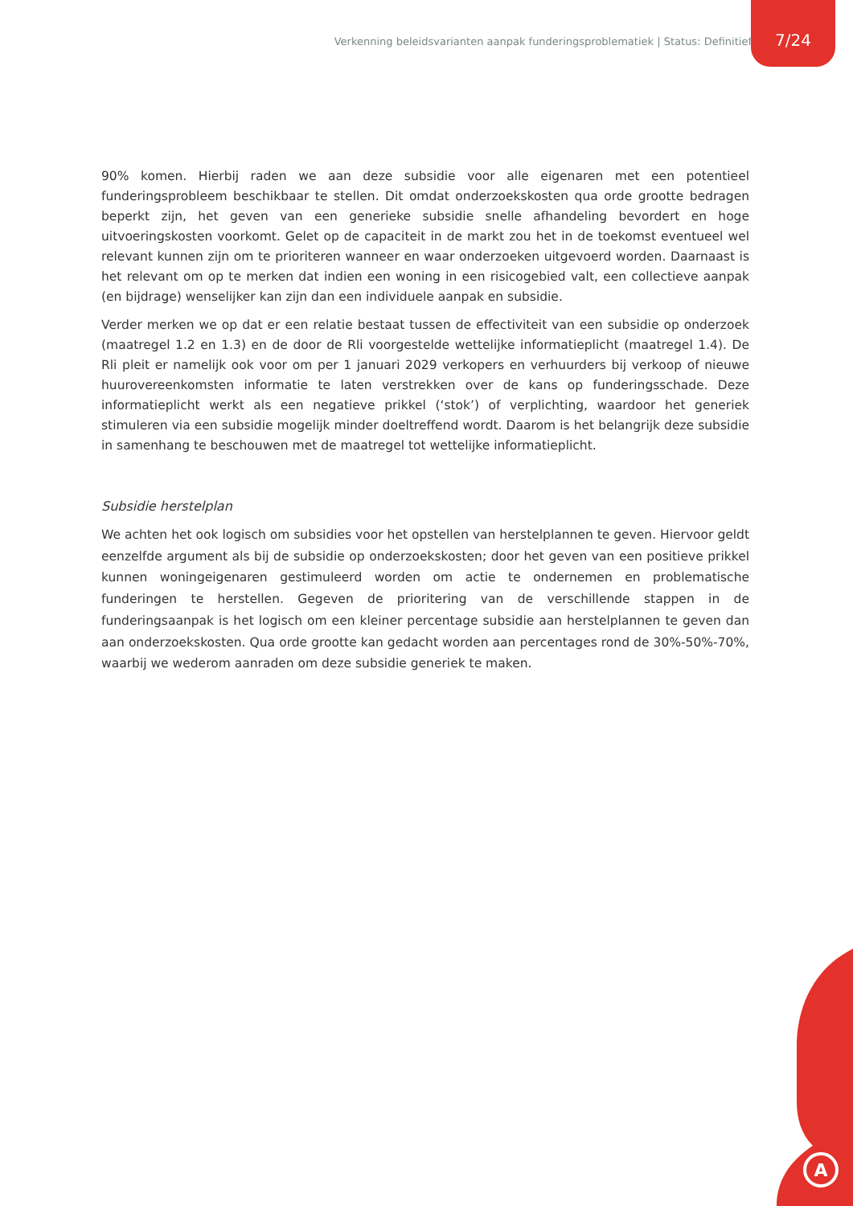Verkenning beleidsvarianten aanpak funderingsproblematiek | Status: Definitief
7/24
90% komen. Hierbij raden we aan deze subsidie voor alle eigenaren met een potentieel funderingsprobleem beschikbaar te stellen. Dit omdat onderzoekskosten qua orde grootte bedragen beperkt zijn, het geven van een generieke subsidie snelle afhandeling bevordert en hoge uitvoeringskosten voorkomt. Gelet op de capaciteit in de markt zou het in de toekomst eventueel wel relevant kunnen zijn om te prioriteren wanneer en waar onderzoeken uitgevoerd worden. Daarnaast is het relevant om op te merken dat indien een woning in een risicogebied valt, een collectieve aanpak (en bijdrage) wenselijker kan zijn dan een individuele aanpak en subsidie.
Verder merken we op dat er een relatie bestaat tussen de effectiviteit van een subsidie op onderzoek (maatregel 1.2 en 1.3) en de door de Rli voorgestelde wettelijke informatieplicht (maatregel 1.4). De Rli pleit er namelijk ook voor om per 1 januari 2029 verkopers en verhuurders bij verkoop of nieuwe huurovereenkomsten informatie te laten verstrekken over de kans op funderingsschade. Deze informatieplicht werkt als een negatieve prikkel (‘stok’) of verplichting, waardoor het generiek stimuleren via een subsidie mogelijk minder doeltreffend wordt. Daarom is het belangrijk deze subsidie in samenhang te beschouwen met de maatregel tot wettelijke informatieplicht.
Subsidie herstelplan
We achten het ook logisch om subsidies voor het opstellen van herstelplannen te geven. Hiervoor geldt eenzelfde argument als bij de subsidie op onderzoekskosten; door het geven van een positieve prikkel kunnen woningeigenaren gestimuleerd worden om actie te ondernemen en problematische funderingen te herstellen. Gegeven de prioritering van de verschillende stappen in de funderingsaanpak is het logisch om een kleiner percentage subsidie aan herstelplannen te geven dan aan onderzoekskosten. Qua orde grootte kan gedacht worden aan percentages rond de 30%-50%-70%, waarbij we wederom aanraden om deze subsidie generiek te maken.
A